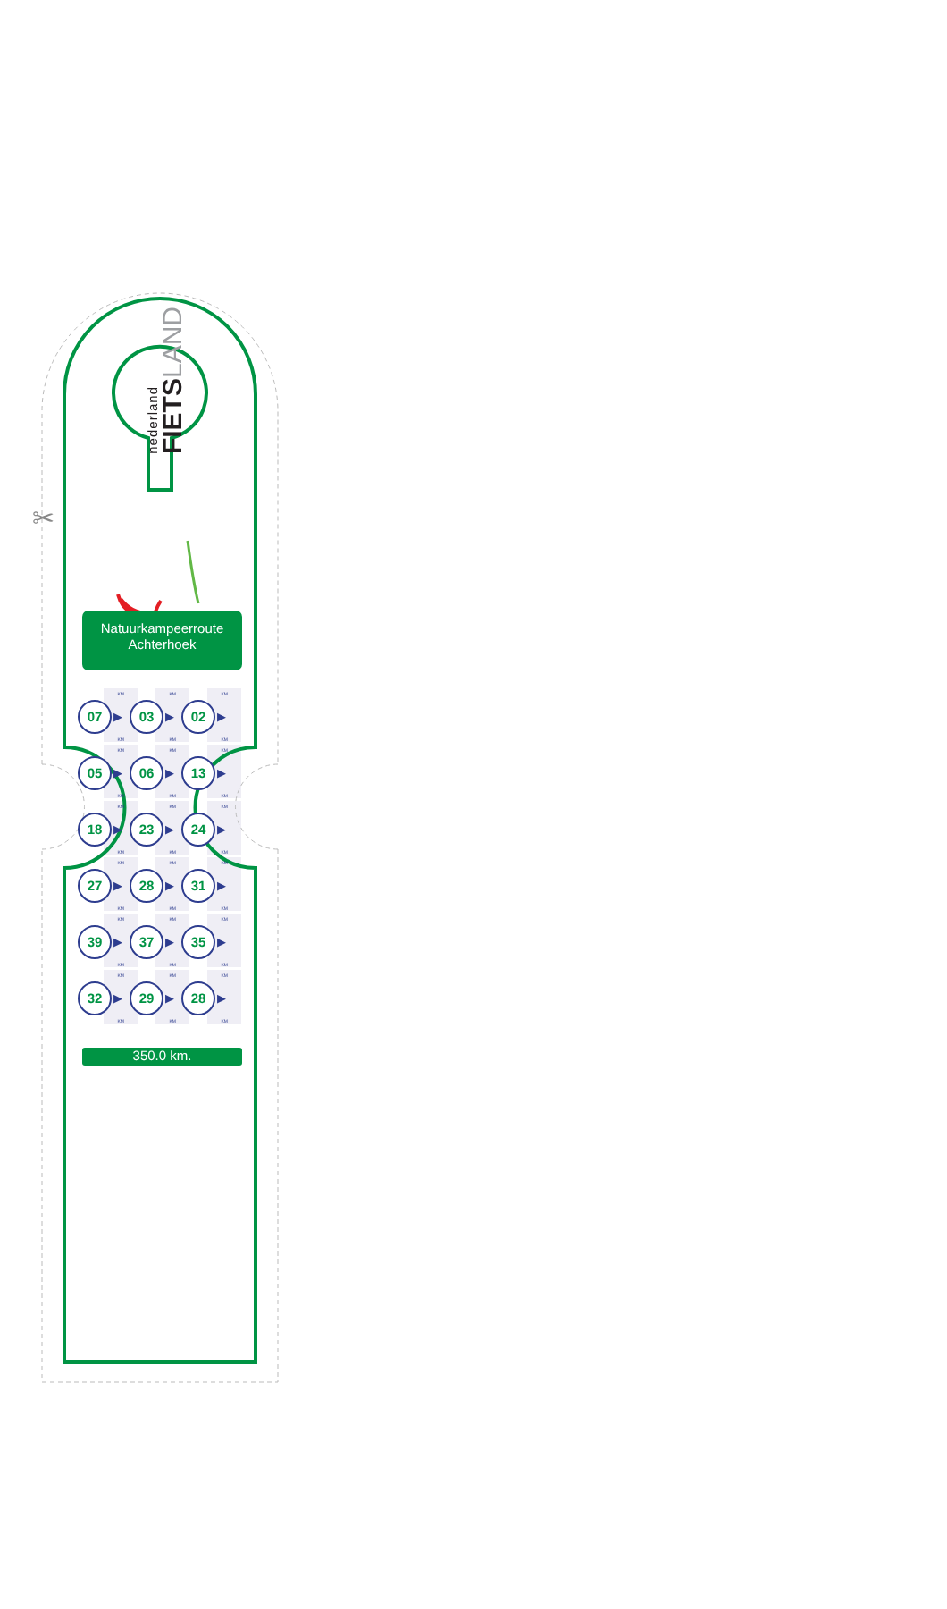✂
nederland
FIETSLAND
Natuurkampeerroute
Achterhoek
| KM 07 ▶ KM | KM 03 ▶ KM | KM 02 ▶ KM |
| KM 05 ▶ KM | KM 06 ▶ KM | KM 13 ▶ KM |
| KM 18 ▶ KM | KM 23 ▶ KM | KM 24 ▶ KM |
| KM 27 ▶ KM | KM 28 ▶ KM | KM 31 ▶ KM |
| KM 39 ▶ KM | KM 37 ▶ KM | KM 35 ▶ KM |
| KM 32 ▶ KM | KM 29 ▶ KM | KM 28 ▶ KM |
350.0 km.